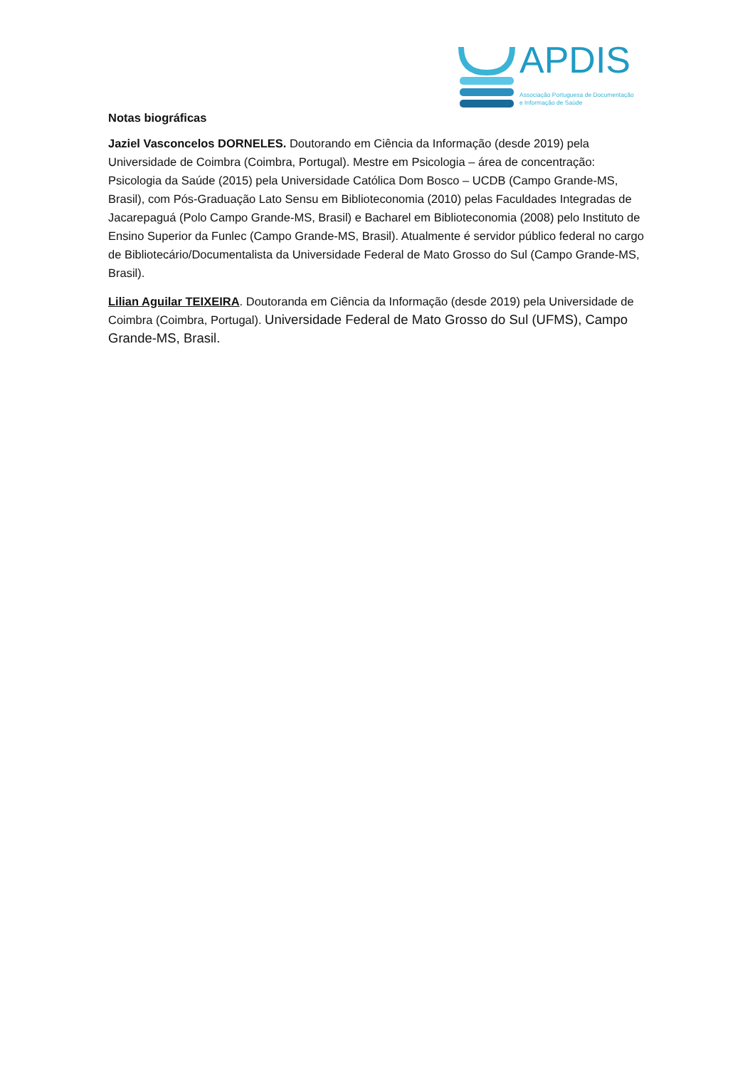APDIS
Associação Portuguesa de Documentação
e Informação de Saúde
Notas biográficas
Jaziel Vasconcelos DORNELES. Doutorando em Ciência da Informação (desde 2019) pela Universidade de Coimbra (Coimbra, Portugal). Mestre em Psicologia – área de concentração: Psicologia da Saúde (2015) pela Universidade Católica Dom Bosco – UCDB (Campo Grande-MS, Brasil), com Pós-Graduação Lato Sensu em Biblioteconomia (2010) pelas Faculdades Integradas de Jacarepaguá (Polo Campo Grande-MS, Brasil) e Bacharel em Biblioteconomia (2008) pelo Instituto de Ensino Superior da Funlec (Campo Grande-MS, Brasil). Atualmente é servidor público federal no cargo de Bibliotecário/Documentalista da Universidade Federal de Mato Grosso do Sul (Campo Grande-MS, Brasil).
Lilian Aguilar TEIXEIRA. Doutoranda em Ciência da Informação (desde 2019) pela Universidade de Coimbra (Coimbra, Portugal). Universidade Federal de Mato Grosso do Sul (UFMS), Campo Grande-MS, Brasil.